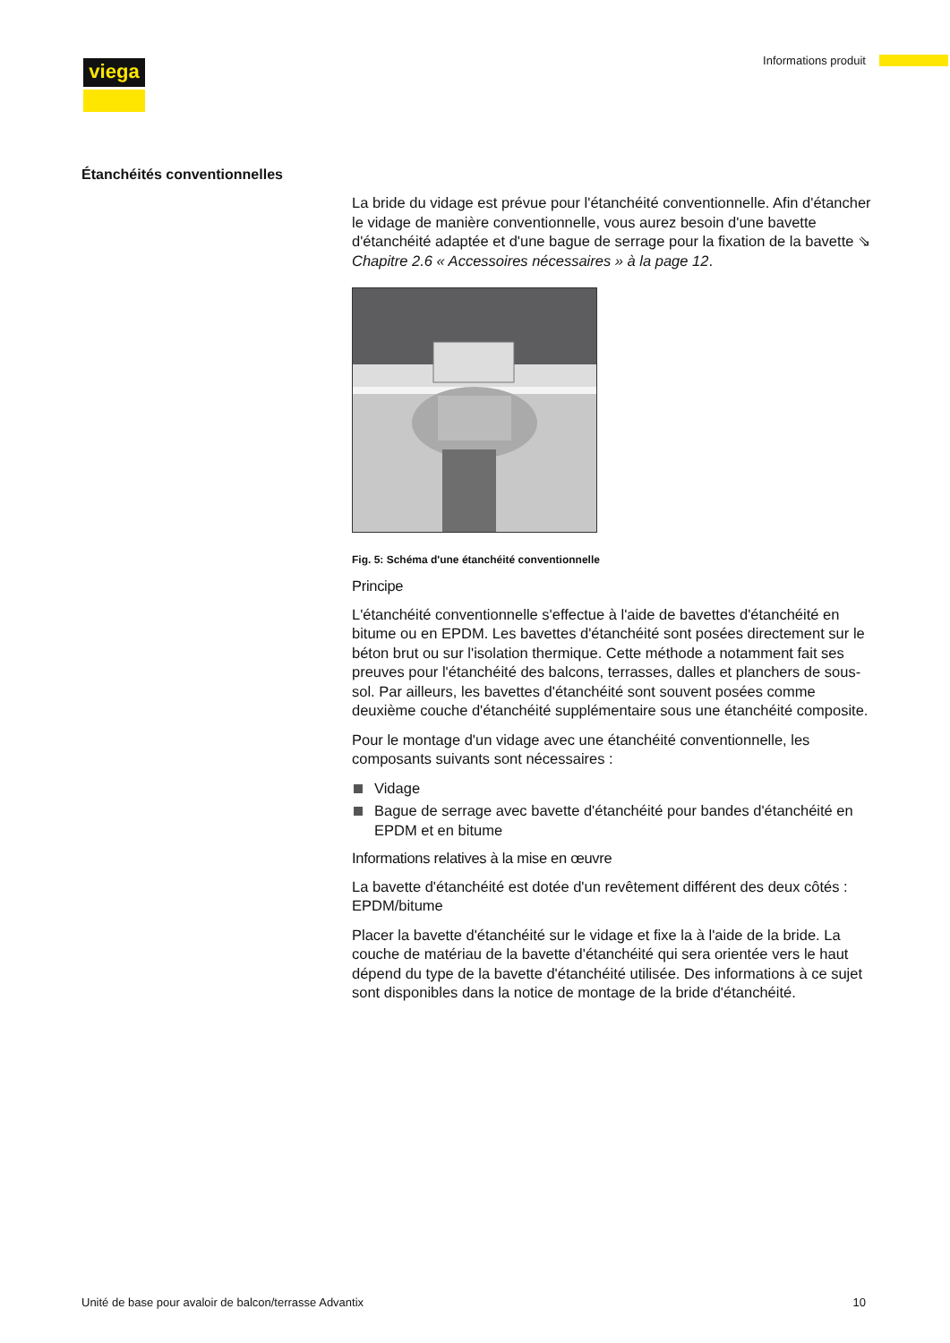viega Informations produit
Étanchéités conventionnelles
La bride du vidage est prévue pour l'étanchéité conventionnelle. Afin d'étancher le vidage de manière conventionnelle, vous aurez besoin d'une bavette d'étanchéité adaptée et d'une bague de serrage pour la fixation de la bavette ⇘ Chapitre 2.6 « Accessoires nécessaires » à la page 12.
Fig. 5: Schéma d'une étanchéité conventionnelle
Principe
L'étanchéité conventionnelle s'effectue à l'aide de bavettes d'étanchéité en bitume ou en EPDM. Les bavettes d'étanchéité sont posées directement sur le béton brut ou sur l'isolation thermique. Cette méthode a notamment fait ses preuves pour l'étanchéité des balcons, terrasses, dalles et planchers de sous-sol. Par ailleurs, les bavettes d'étanchéité sont souvent posées comme deuxième couche d'étanchéité supplémentaire sous une étanchéité composite.
Pour le montage d'un vidage avec une étanchéité conventionnelle, les composants suivants sont nécessaires :
Vidage
Bague de serrage avec bavette d'étanchéité pour bandes d'étanchéité en EPDM et en bitume
Informations relatives à la mise en œuvre
La bavette d'étanchéité est dotée d'un revêtement différent des deux côtés : EPDM/bitume
Placer la bavette d'étanchéité sur le vidage et fixe la à l'aide de la bride. La couche de matériau de la bavette d'étanchéité qui sera orientée vers le haut dépend du type de la bavette d'étanchéité utilisée. Des informations à ce sujet sont disponibles dans la notice de montage de la bride d'étanchéité.
Unité de base pour avaloir de balcon/terrasse Advantix 10